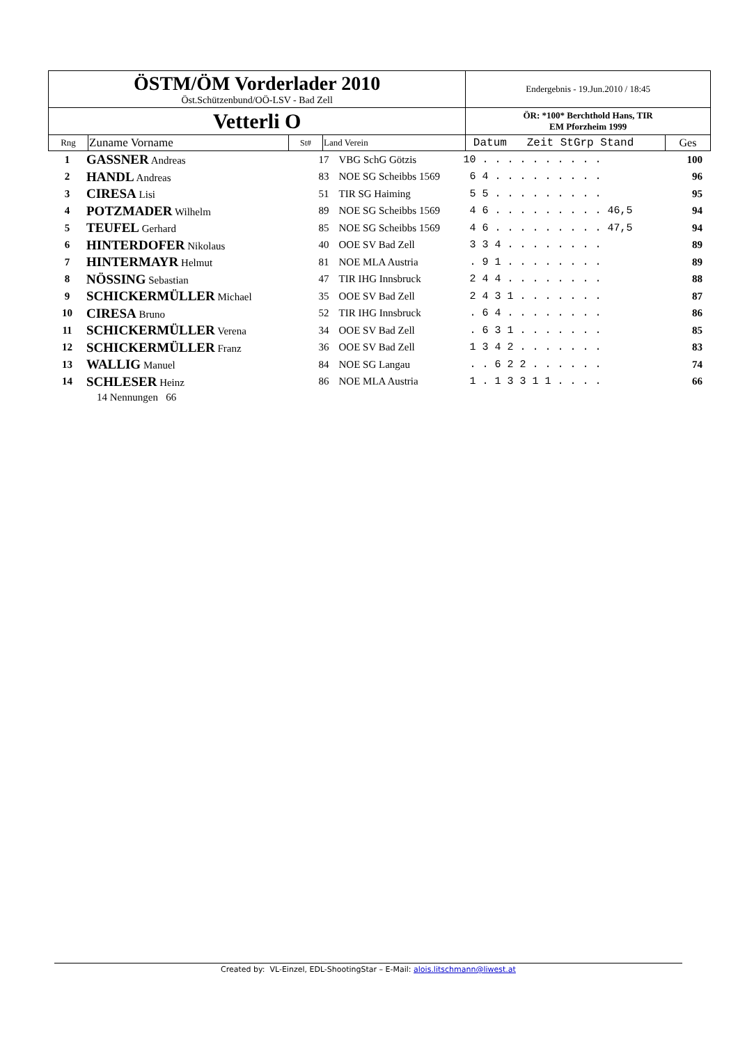| ÖSTM/ÖM Vorderlader 2010 Öst.Schützenbund/OÖ-LSV - Bad Zell | | | | Endergebnis - 19.Jun.2010 / 18:45 | |
| Vetterli O | | | | ÖR: *100* Berchthold Hans, TIR EM Pforzheim 1999 | |
| Rng | Zuname Vorname | St# | Land Verein | Datum Zeit StGrp Stand | Ges |
| 1 | GASSNER Andreas | 17 | VBG SchG Götzis | 10 . . . . . . . . . . | 100 |
| 2 | HANDL Andreas | 83 | NOE SG Scheibbs 1569 | 6 4 . . . . . . . . . | 96 |
| 3 | CIRESA Lisi | 51 | TIR SG Haiming | 5 5 . . . . . . . . . | 95 |
| 4 | POTZMADER Wilhelm | 89 | NOE SG Scheibbs 1569 | 4 6 . . . . . . . . . 46,5 | 94 |
| 5 | TEUFEL Gerhard | 85 | NOE SG Scheibbs 1569 | 4 6 . . . . . . . . . 47,5 | 94 |
| 6 | HINTERDOFER Nikolaus | 40 | OOE SV Bad Zell | 3 3 4 . . . . . . . . | 89 |
| 7 | HINTERMAYR Helmut | 81 | NOE MLA Austria | . 9 1 . . . . . . . . | 89 |
| 8 | NÖSSING Sebastian | 47 | TIR IHG Innsbruck | 2 4 4 . . . . . . . . | 88 |
| 9 | SCHICKERMÜLLER Michael | 35 | OOE SV Bad Zell | 2 4 3 1 . . . . . . . | 87 |
| 10 | CIRESA Bruno | 52 | TIR IHG Innsbruck | . 6 4 . . . . . . . . | 86 |
| 11 | SCHICKERMÜLLER Verena | 34 | OOE SV Bad Zell | . 6 3 1 . . . . . . . | 85 |
| 12 | SCHICKERMÜLLER Franz | 36 | OOE SV Bad Zell | 1 3 4 2 . . . . . . . | 83 |
| 13 | WALLIG Manuel | 84 | NOE SG Langau | . . 6 2 2 . . . . . . | 74 |
| 14 | SCHLESER Heinz | 86 | NOE MLA Austria | 1 . 1 3 3 1 1 . . . . | 66 |
14 Nennungen 66
Created by: VL-Einzel, EDL-ShootingStar – E-Mail: alois.litschmann@liwest.at